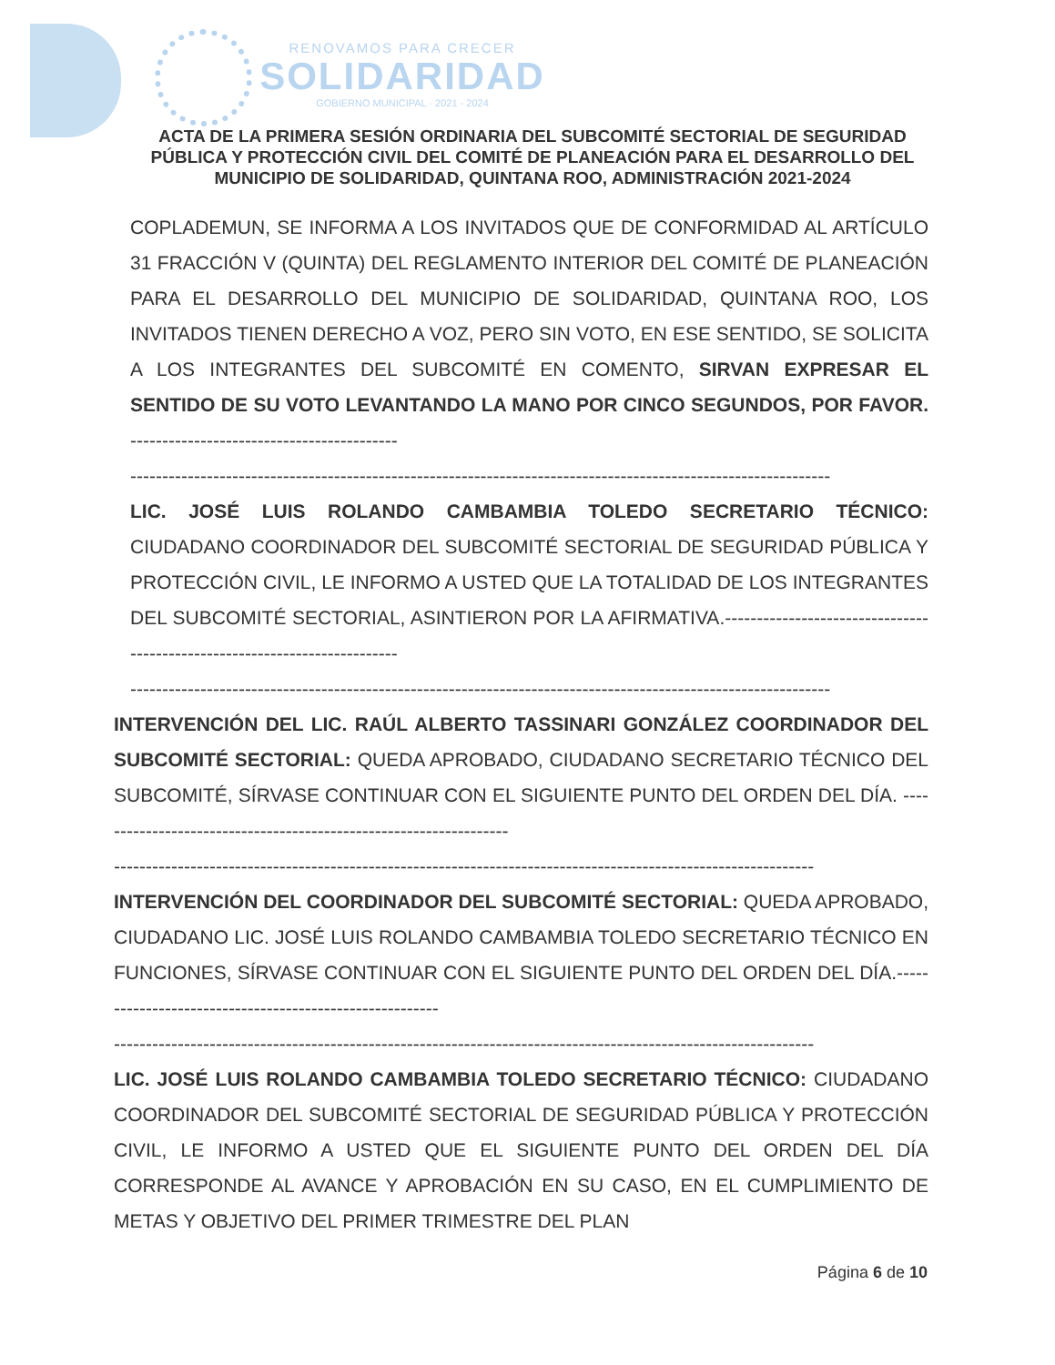RENOVAMOS PARA CRECER
SOLIDARIDAD
GOBIERNO MUNICIPAL · 2021 - 2024
ACTA DE LA PRIMERA SESIÓN ORDINARIA DEL SUBCOMITÉ SECTORIAL DE SEGURIDAD PÚBLICA Y PROTECCIÓN CIVIL DEL COMITÉ DE PLANEACIÓN PARA EL DESARROLLO DEL MUNICIPIO DE SOLIDARIDAD, QUINTANA ROO, ADMINISTRACIÓN 2021-2024
COPLADEMUN, SE INFORMA A LOS INVITADOS QUE DE CONFORMIDAD AL ARTÍCULO 31 FRACCIÓN V (QUINTA) DEL REGLAMENTO INTERIOR DEL COMITÉ DE PLANEACIÓN PARA EL DESARROLLO DEL MUNICIPIO DE SOLIDARIDAD, QUINTANA ROO, LOS INVITADOS TIENEN DERECHO A VOZ, PERO SIN VOTO, EN ESE SENTIDO, SE SOLICITA A LOS INTEGRANTES DEL SUBCOMITÉ EN COMENTO, SIRVAN EXPRESAR EL SENTIDO DE SU VOTO LEVANTANDO LA MANO POR CINCO SEGUNDOS, POR FAVOR. ------------------------------------------
--------------------------------------------------------------------------------------------------------------
LIC. JOSÉ LUIS ROLANDO CAMBAMBIA TOLEDO SECRETARIO TÉCNICO: CIUDADANO COORDINADOR DEL SUBCOMITÉ SECTORIAL DE SEGURIDAD PÚBLICA Y PROTECCIÓN CIVIL, LE INFORMO A USTED QUE LA TOTALIDAD DE LOS INTEGRANTES DEL SUBCOMITÉ SECTORIAL, ASINTIERON POR LA AFIRMATIVA.--------------------------------------------------------------------------
--------------------------------------------------------------------------------------------------------------
INTERVENCIÓN DEL LIC. RAÚL ALBERTO TASSINARI GONZÁLEZ COORDINADOR DEL SUBCOMITÉ SECTORIAL: QUEDA APROBADO, CIUDADANO SECRETARIO TÉCNICO DEL SUBCOMITÉ, SÍRVASE CONTINUAR CON EL SIGUIENTE PUNTO DEL ORDEN DEL DÍA. ------------------------------------------------------------------
--------------------------------------------------------------------------------------------------------------
INTERVENCIÓN DEL COORDINADOR DEL SUBCOMITÉ SECTORIAL: QUEDA APROBADO, CIUDADANO LIC. JOSÉ LUIS ROLANDO CAMBAMBIA TOLEDO SECRETARIO TÉCNICO EN FUNCIONES, SÍRVASE CONTINUAR CON EL SIGUIENTE PUNTO DEL ORDEN DEL DÍA.--------------------------------------------------------
--------------------------------------------------------------------------------------------------------------
LIC. JOSÉ LUIS ROLANDO CAMBAMBIA TOLEDO SECRETARIO TÉCNICO: CIUDADANO COORDINADOR DEL SUBCOMITÉ SECTORIAL DE SEGURIDAD PÚBLICA Y PROTECCIÓN CIVIL, LE INFORMO A USTED QUE EL SIGUIENTE PUNTO DEL ORDEN DEL DÍA CORRESPONDE AL AVANCE Y APROBACIÓN EN SU CASO, EN EL CUMPLIMIENTO DE METAS Y OBJETIVO DEL PRIMER TRIMESTRE DEL PLAN
Página 6 de 10